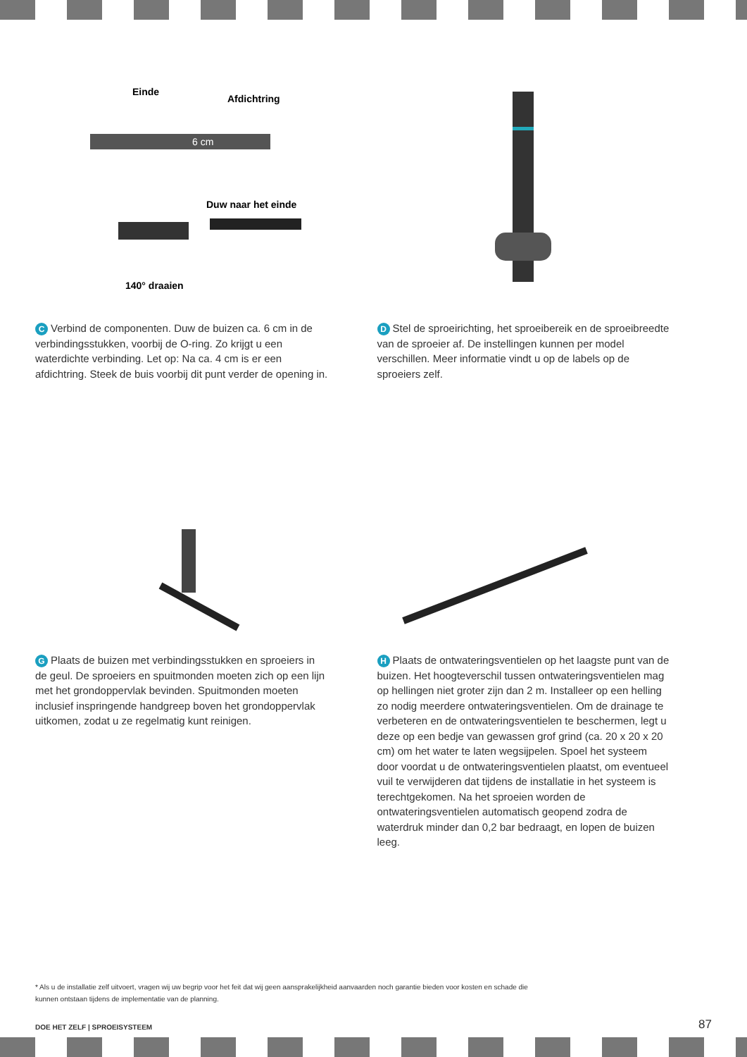Einde
Afdichtring
6 cm
Duw naar het einde
140° draaien
C Verbind de componenten. Duw de buizen ca. 6 cm in de verbindingsstukken, voorbij de O-ring. Zo krijgt u een waterdichte verbinding. Let op: Na ca. 4 cm is er een afdichtring. Steek de buis voorbij dit punt verder de opening in.
D Stel de sproeirichting, het sproeibereik en de sproeibreedte van de sproeier af. De instellingen kunnen per model verschillen. Meer informatie vindt u op de labels op de sproeiers zelf.
G Plaats de buizen met verbindingsstukken en sproeiers in de geul. De sproeiers en spuitmonden moeten zich op een lijn met het grondoppervlak bevinden. Spuitmonden moeten inclusief inspringende handgreep boven het grondoppervlak uitkomen, zodat u ze regelmatig kunt reinigen.
H Plaats de ontwateringsventielen op het laagste punt van de buizen. Het hoogteverschil tussen ontwateringsventielen mag op hellingen niet groter zijn dan 2 m. Installeer op een helling zo nodig meerdere ontwateringsventielen. Om de drainage te verbeteren en de ontwateringsventielen te beschermen, legt u deze op een bedje van gewassen grof grind (ca. 20 x 20 x 20 cm) om het water te laten wegsijpelen. Spoel het systeem door voordat u de ontwateringsventielen plaatst, om eventueel vuil te verwijderen dat tijdens de installatie in het systeem is terechtgekomen. Na het sproeien worden de ontwateringsventielen automatisch geopend zodra de waterdruk minder dan 0,2 bar bedraagt, en lopen de buizen leeg.
* Als u de installatie zelf uitvoert, vragen wij uw begrip voor het feit dat wij geen aansprakelijkheid aanvaarden noch garantie bieden voor kosten en schade die kunnen ontstaan tijdens de implementatie van de planning.
DOE HET ZELF | SPROEISYSTEEM 87